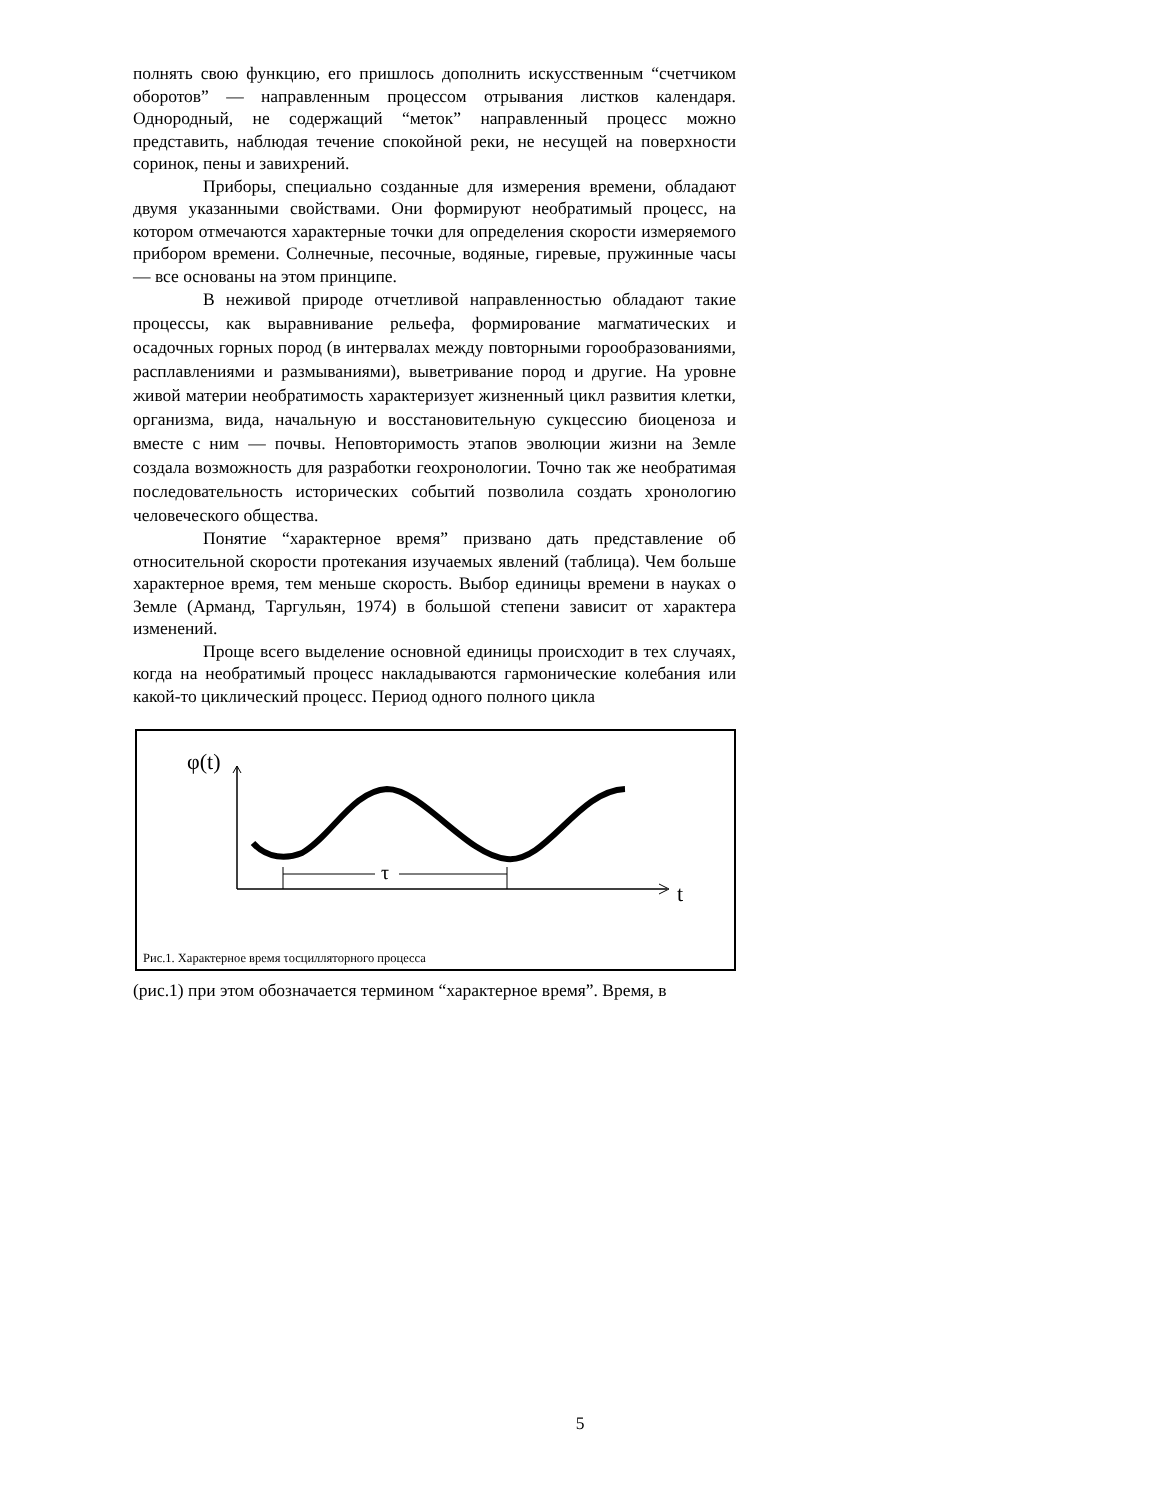полнять свою функцию, его пришлось дополнить искусственным “счетчиком оборотов” — направленным процессом отрывания листков календаря. Однородный, не содержащий “меток” направленный процесс можно представить, наблюдая течение спокойной реки, не несущей на поверхности соринок, пены и завихрений.
Приборы, специально созданные для измерения времени, обладают двумя указанными свойствами. Они формируют необратимый процесс, на котором отмечаются характерные точки для определения скорости измеряемого прибором времени. Солнечные, песочные, водяные, гиревые, пружинные часы — все основаны на этом принципе.
В неживой природе отчетливой направленностью обладают такие процессы, как выравнивание рельефа, формирование магматических и осадочных горных пород (в интервалах между повторными горообразованиями, расплавлениями и размываниями), выветривание пород и другие. На уровне живой материи необратимость характеризует жизненный цикл развития клетки, организма, вида, начальную и восстановительную сукцессию биоценоза и вместе с ним — почвы. Неповторимость этапов эволюции жизни на Земле создала возможность для разработки геохронологии. Точно так же необратимая последовательность исторических событий позволила создать хронологию человеческого общества.
Понятие “характерное время” призвано дать представление об относительной скорости протекания изучаемых явлений (таблица). Чем больше характерное время, тем меньше скорость. Выбор единицы времени в науках о Земле (Арманд, Таргульян, 1974) в большой степени зависит от характера изменений.
Проще всего выделение основной единицы происходит в тех случаях, когда на необратимый процесс накладываются гармонические колебания или какой-то циклический процесс. Период одного полного цикла
φ(t)
τ
t
Рис.1. Характерное время τосцилляторного процесса
(рис.1) при этом обозначается термином “характерное время”. Время, в
5